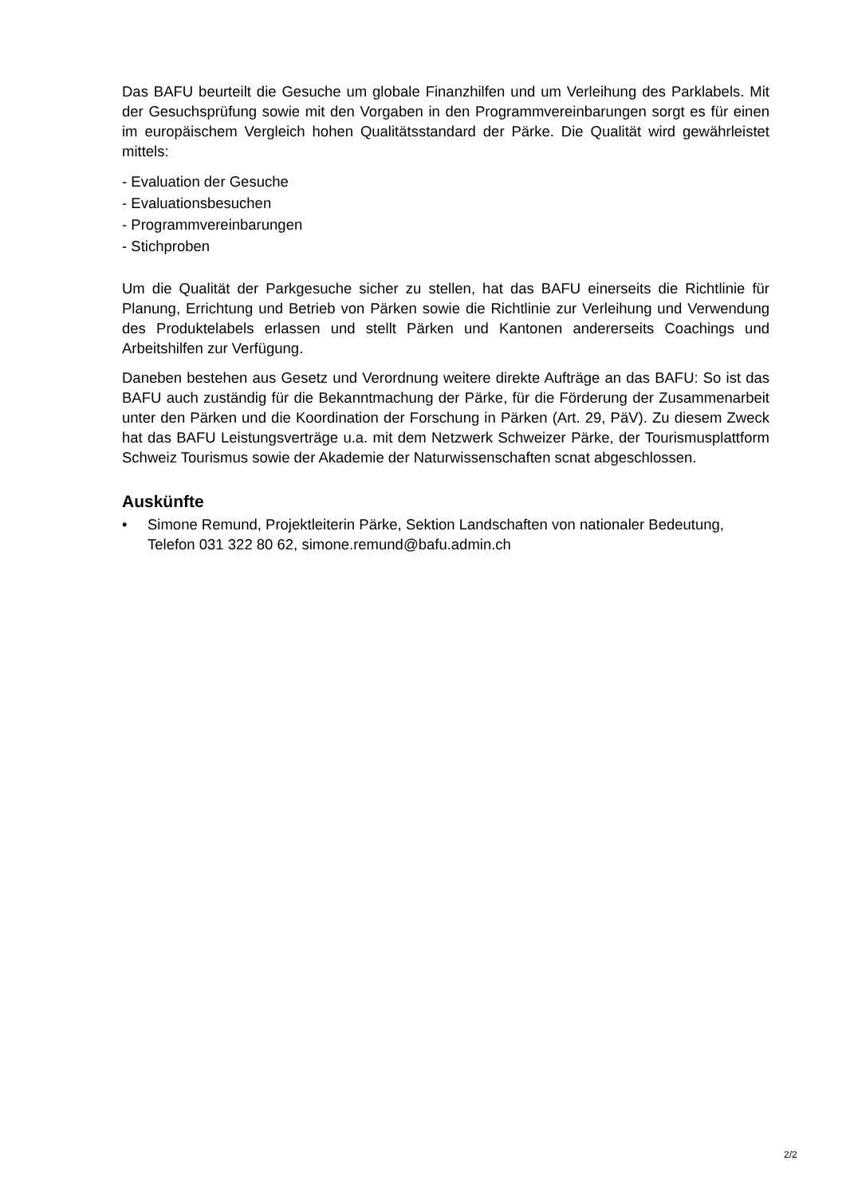Das BAFU beurteilt die Gesuche um globale Finanzhilfen und um Verleihung des Parklabels. Mit der Gesuchsprüfung sowie mit den Vorgaben in den Programmvereinbarungen sorgt es für einen im europäischem Vergleich hohen Qualitätsstandard der Pärke. Die Qualität wird gewährleistet mittels:
- Evaluation der Gesuche
- Evaluationsbesuchen
- Programmvereinbarungen
- Stichproben
Um die Qualität der Parkgesuche sicher zu stellen, hat das BAFU einerseits die Richtlinie für Planung, Errichtung und Betrieb von Pärken sowie die Richtlinie zur Verleihung und Verwendung des Produktelabels erlassen und stellt Pärken und Kantonen andererseits Coachings und Arbeitshilfen zur Verfügung.
Daneben bestehen aus Gesetz und Verordnung weitere direkte Aufträge an das BAFU: So ist das BAFU auch zuständig für die Bekanntmachung der Pärke, für die Förderung der Zusammenarbeit unter den Pärken und die Koordination der Forschung in Pärken (Art. 29, PäV). Zu diesem Zweck hat das BAFU Leistungsverträge u.a. mit dem Netzwerk Schweizer Pärke, der Tourismusplattform Schweiz Tourismus sowie der Akademie der Naturwissenschaften scnat abgeschlossen.
Auskünfte
• Simone Remund, Projektleiterin Pärke, Sektion Landschaften von nationaler Bedeutung, Telefon 031 322 80 62, simone.remund@bafu.admin.ch
2/2